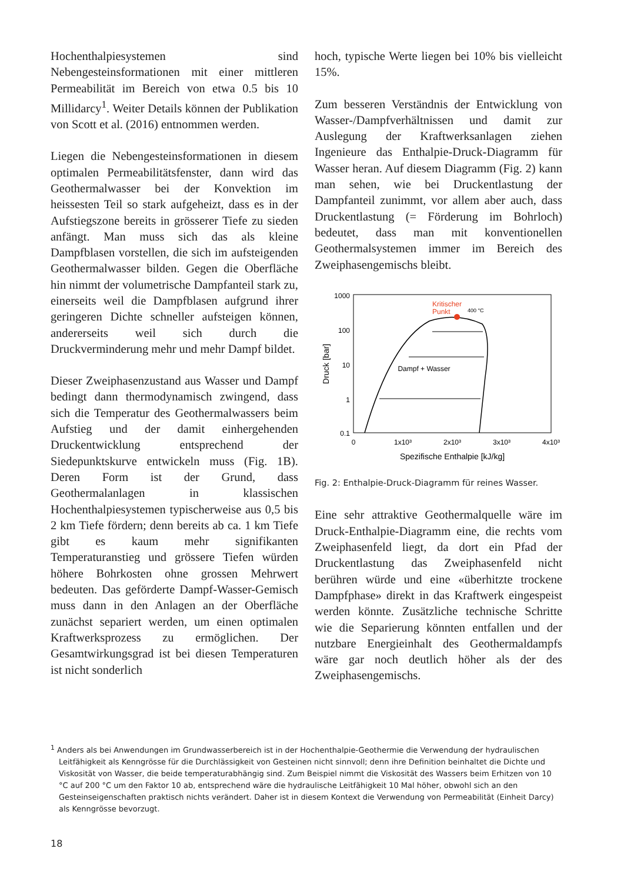Hochenthalpiesystemen sind Nebengesteinsformationen mit einer mittleren Permeabilität im Bereich von etwa 0.5 bis 10 Millidarcy<sup>1</sup>. Weiter Details können der Publikation von Scott et al. (2016) entnommen werden.
Liegen die Nebengesteinsformationen in diesem optimalen Permeabilitätsfenster, dann wird das Geothermalwasser bei der Konvektion im heissesten Teil so stark aufgeheizt, dass es in der Aufstiegszone bereits in grösserer Tiefe zu sieden anfängt. Man muss sich das als kleine Dampfblasen vorstellen, die sich im aufsteigenden Geothermalwasser bilden. Gegen die Oberfläche hin nimmt der volumetrische Dampfanteil stark zu, einerseits weil die Dampfblasen aufgrund ihrer geringeren Dichte schneller aufsteigen können, andererseits weil sich durch die Druckverminderung mehr und mehr Dampf bildet.
Dieser Zweiphasenzustand aus Wasser und Dampf bedingt dann thermodynamisch zwingend, dass sich die Temperatur des Geothermalwassers beim Aufstieg und der damit einhergehenden Druckentwicklung entsprechend der Siedepunktskurve entwickeln muss (Fig. 1B). Deren Form ist der Grund, dass Geothermalanlagen in klassischen Hochenthalpiesystemen typischerweise aus 0,5 bis 2 km Tiefe fördern; denn bereits ab ca. 1 km Tiefe gibt es kaum mehr signifikanten Temperaturanstieg und grössere Tiefen würden höhere Bohrkosten ohne grossen Mehrwert bedeuten. Das geförderte Dampf-Wasser-Gemisch muss dann in den Anlagen an der Oberfläche zunächst separiert werden, um einen optimalen Kraftwerksprozess zu ermöglichen. Der Gesamtwirkungsgrad ist bei diesen Temperaturen ist nicht sonderlich
hoch, typische Werte liegen bei 10% bis vielleicht 15%.
Zum besseren Verständnis der Entwicklung von Wasser-/Dampfverhältnissen und damit zur Auslegung der Kraftwerksanlagen ziehen Ingenieure das Enthalpie-Druck-Diagramm für Wasser heran. Auf diesem Diagramm (Fig. 2) kann man sehen, wie bei Druckentlastung der Dampfanteil zunimmt, vor allem aber auch, dass Druckentlastung (= Förderung im Bohrloch) bedeutet, dass man mit konventionellen Geothermalsystemen immer im Bereich des Zweiphasengemischs bleibt.
1000
100
10
1
0.1
0
1x10³
2x10³
3x10³
4x10³
Spezifische Enthalpie [kJ/kg]
Druck [bar]
Kritischer
Punkt
Dampf + Wasser
400 °C
Fig. 2: Enthalpie-Druck-Diagramm für reines Wasser.
Eine sehr attraktive Geothermalquelle wäre im Druck-Enthalpie-Diagramm eine, die rechts vom Zweiphasenfeld liegt, da dort ein Pfad der Druckentlastung das Zweiphasenfeld nicht berühren würde und eine «überhitzte trockene Dampfphase» direkt in das Kraftwerk eingespeist werden könnte. Zusätzliche technische Schritte wie die Separierung könnten entfallen und der nutzbare Energieinhalt des Geothermaldampfs wäre gar noch deutlich höher als der des Zweiphasengemischs.
<sup>1</sup> Anders als bei Anwendungen im Grundwasserbereich ist in der Hochenthalpie-Geothermie die Verwendung der hydraulischen Leitfähigkeit als Kenngrösse für die Durchlässigkeit von Gesteinen nicht sinnvoll; denn ihre Definition beinhaltet die Dichte und Viskosität von Wasser, die beide temperaturabhängig sind. Zum Beispiel nimmt die Viskosität des Wassers beim Erhitzen von 10 °C auf 200 °C um den Faktor 10 ab, entsprechend wäre die hydraulische Leitfähigkeit 10 Mal höher, obwohl sich an den Gesteinseigenschaften praktisch nichts verändert. Daher ist in diesem Kontext die Verwendung von Permeabilität (Einheit Darcy) als Kenngrösse bevorzugt.
18